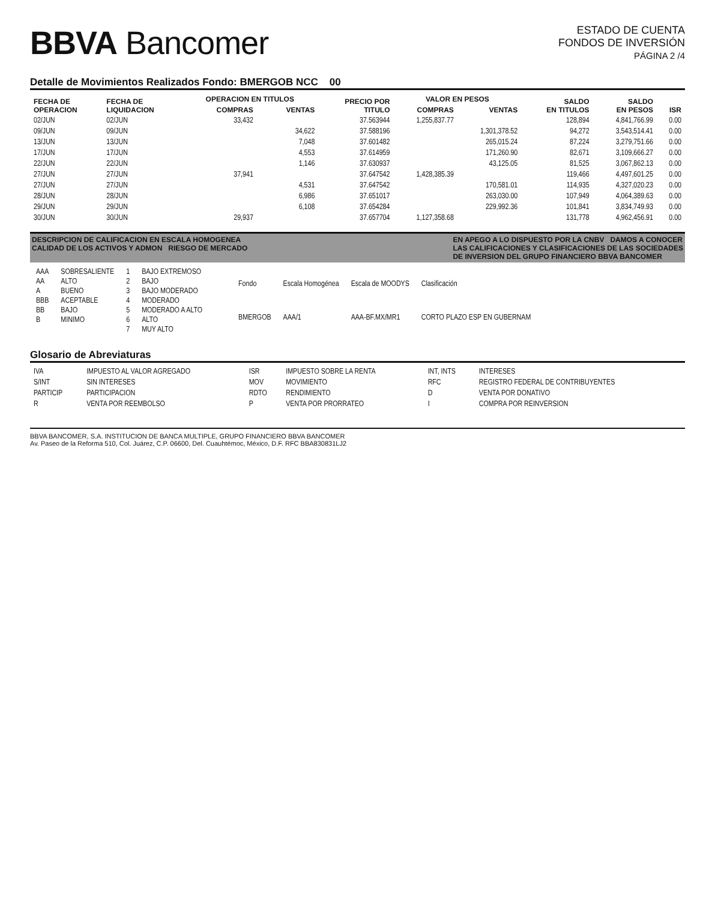BBVA Bancomer
ESTADO DE CUENTA
FONDOS DE INVERSIÓN
PÁGINA 2 /4
Detalle de Movimientos Realizados Fondo: BMERGOB NCC 00
| FECHA DE OPERACION | FECHA DE LIQUIDACION | OPERACION EN TITULOS | | PRECIO POR TITULO | VALOR EN PESOS | | SALDO EN TITULOS | SALDO EN PESOS | ISR |
| --- | --- | --- | --- | --- | --- | --- | --- | --- | --- |
| | | COMPRAS | VENTAS | | COMPRAS | VENTAS | | | |
| 02/JUN | 02/JUN | 33,432 | | 37.563944 | 1,255,837.77 | | 128,894 | 4,841,766.99 | 0.00 |
| 09/JUN | 09/JUN | | 34,622 | 37.588196 | | 1,301,378.52 | 94,272 | 3,543,514.41 | 0.00 |
| 13/JUN | 13/JUN | | 7,048 | 37.601482 | | 265,015.24 | 87,224 | 3,279,751.66 | 0.00 |
| 17/JUN | 17/JUN | | 4,553 | 37.614959 | | 171,260.90 | 82,671 | 3,109,666.27 | 0.00 |
| 22/JUN | 22/JUN | | 1,146 | 37.630937 | | 43,125.05 | 81,525 | 3,067,862.13 | 0.00 |
| 27/JUN | 27/JUN | 37,941 | | 37.647542 | 1,428,385.39 | | 119,466 | 4,497,601.25 | 0.00 |
| 27/JUN | 27/JUN | | 4,531 | 37.647542 | | 170,581.01 | 114,935 | 4,327,020.23 | 0.00 |
| 28/JUN | 28/JUN | | 6,986 | 37.651017 | | 263,030.00 | 107,949 | 4,064,389.63 | 0.00 |
| 29/JUN | 29/JUN | | 6,108 | 37.654284 | | 229,992.36 | 101,841 | 3,834,749.93 | 0.00 |
| 30/JUN | 30/JUN | 29,937 | | 37.657704 | 1,127,358.68 | | 131,778 | 4,962,456.91 | 0.00 |
DESCRIPCION DE CALIFICACION EN ESCALA HOMOGENEA
CALIDAD DE LOS ACTIVOS Y ADMON RIESGO DE MERCADO EN APEGO A LO DISPUESTO POR LA CNBV DAMOS A CONOCER
LAS CALIFICACIONES Y CLASIFICACIONES DE LAS SOCIEDADES
DE INVERSION DEL GRUPO FINANCIERO BBVA BANCOMER
| AAA | SOBRESALIENTE | 1 | BAJO EXTREMOSO |
| AA | ALTO | 2 | BAJO |
| A | BUENO | 3 | BAJO MODERADO |
| BBB | ACEPTABLE | 4 | MODERADO |
| BB | BAJO | 5 | MODERADO A ALTO |
| B | MINIMO | 6 | ALTO |
| | | 7 | MUY ALTO |
| Fondo | Escala Homogénea | Escala de MOODYS | Clasificación |
| BMERGOB | AAA/1 | AAA-BF.MX/MR1 | CORTO PLAZO ESP EN GUBERNAM |
Glosario de Abreviaturas
| IVA | IMPUESTO AL VALOR AGREGADO | ISR | IMPUESTO SOBRE LA RENTA | INT, INTS | INTERESES |
| S/INT | SIN INTERESES | MOV | MOVIMIENTO | RFC | REGISTRO FEDERAL DE CONTRIBUYENTES |
| PARTICIP | PARTICIPACION | RDTO | RENDIMIENTO | D | VENTA POR DONATIVO |
| R | VENTA POR REEMBOLSO | P | VENTA POR PRORRATEO | I | COMPRA POR REINVERSION |
BBVA BANCOMER, S.A. INSTITUCION DE BANCA MULTIPLE, GRUPO FINANCIERO BBVA BANCOMER
Av. Paseo de la Reforma 510, Col. Juárez, C.P. 06600, Del. Cuauhtémoc, México, D.F. RFC BBA830831LJ2